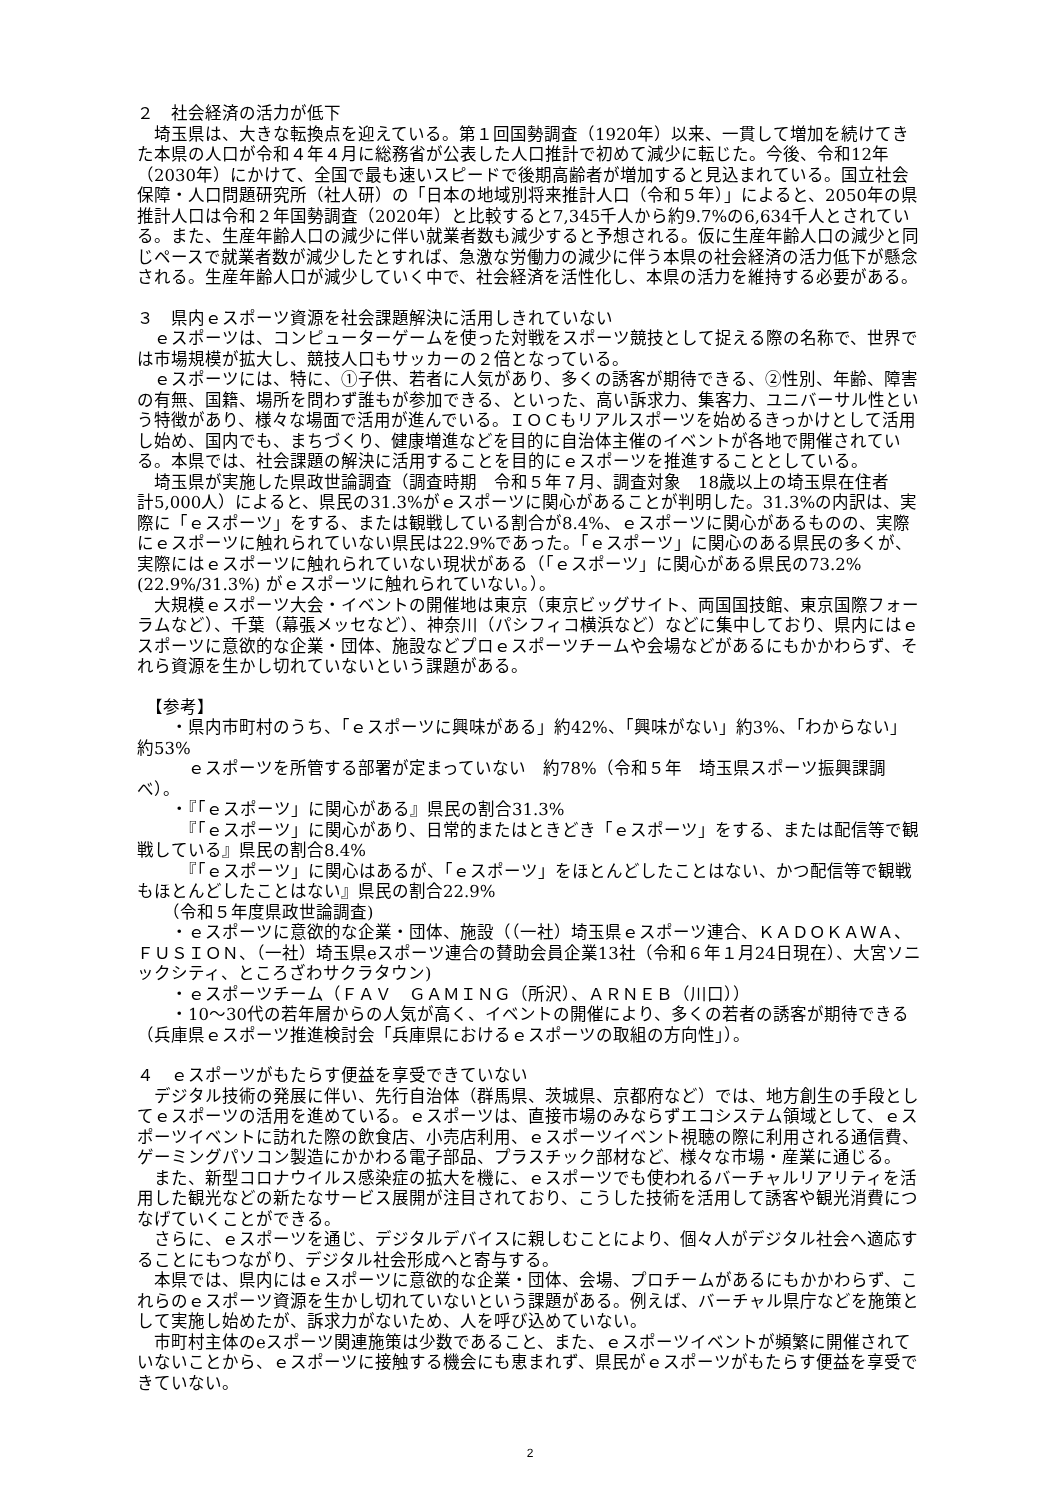２　社会経済の活力が低下
　埼玉県は、大きな転換点を迎えている。第１回国勢調査（1920年）以来、一貫して増加を続けてきた本県の人口が令和４年４月に総務省が公表した人口推計で初めて減少に転じた。今後、令和12年（2030年）にかけて、全国で最も速いスピードで後期高齢者が増加すると見込まれている。国立社会保障・人口問題研究所（社人研）の「日本の地域別将来推計人口（令和５年）」によると、2050年の県推計人口は令和２年国勢調査（2020年）と比較すると7,345千人から約9.7%の6,634千人とされている。また、生産年齢人口の減少に伴い就業者数も減少すると予想される。仮に生産年齢人口の減少と同じペースで就業者数が減少したとすれば、急激な労働力の減少に伴う本県の社会経済の活力低下が懸念される。生産年齢人口が減少していく中で、社会経済を活性化し、本県の活力を維持する必要がある。
３　県内ｅスポーツ資源を社会課題解決に活用しきれていない
　ｅスポーツは、コンピューターゲームを使った対戦をスポーツ競技として捉える際の名称で、世界では市場規模が拡大し、競技人口もサッカーの２倍となっている。
　ｅスポーツには、特に、①子供、若者に人気があり、多くの誘客が期待できる、②性別、年齢、障害の有無、国籍、場所を問わず誰もが参加できる、といった、高い訴求力、集客力、ユニバーサル性という特徴があり、様々な場面で活用が進んでいる。ＩＯＣもリアルスポーツを始めるきっかけとして活用し始め、国内でも、まちづくり、健康増進などを目的に自治体主催のイベントが各地で開催されている。本県では、社会課題の解決に活用することを目的にｅスポーツを推進することとしている。
　埼玉県が実施した県政世論調査（調査時期　令和５年７月、調査対象　18歳以上の埼玉県在住者　計5,000人）によると、県民の31.3%がｅスポーツに関心があることが判明した。31.3%の内訳は、実際に「ｅスポーツ」をする、または観戦している割合が8.4%、ｅスポーツに関心があるものの、実際にｅスポーツに触れられていない県民は22.9%であった。「ｅスポーツ」に関心のある県民の多くが、実際にはｅスポーツに触れられていない現状がある（「ｅスポーツ」に関心がある県民の73.2%(22.9%/31.3%) がｅスポーツに触れられていない。）。
　大規模ｅスポーツ大会・イベントの開催地は東京（東京ビッグサイト、両国国技館、東京国際フォーラムなど）、千葉（幕張メッセなど）、神奈川（パシフィコ横浜など）などに集中しており、県内にはｅスポーツに意欲的な企業・団体、施設などプロｅスポーツチームや会場などがあるにもかかわらず、それら資源を生かし切れていないという課題がある。
　【参考】
　　・県内市町村のうち、「ｅスポーツに興味がある」約42%、「興味がない」約3%、「わからない」約53%
　　　ｅスポーツを所管する部署が定まっていない　約78%（令和５年　埼玉県スポーツ振興課調べ）。
　　・『「ｅスポーツ」に関心がある』県民の割合31.3%
　　　『「ｅスポーツ」に関心があり、日常的またはときどき「ｅスポーツ」をする、または配信等で観戦している』県民の割合8.4%
　　　『「ｅスポーツ」に関心はあるが、「ｅスポーツ」をほとんどしたことはない、かつ配信等で観戦もほとんどしたことはない』県民の割合22.9%
　　（令和５年度県政世論調査)
　　・ｅスポーツに意欲的な企業・団体、施設（（一社）埼玉県ｅスポーツ連合、ＫＡＤＯＫＡＷＡ、ＦＵＳＩＯＮ、（一社）埼玉県eスポーツ連合の賛助会員企業13社（令和６年１月24日現在）、大宮ソニックシティ、ところざわサクラタウン)
　　・ｅスポーツチーム（ＦＡＶ　ＧＡＭＩＮＧ（所沢）、ＡＲＮＥＢ（川口））
　　・10～30代の若年層からの人気が高く、イベントの開催により、多くの若者の誘客が期待できる（兵庫県ｅスポーツ推進検討会「兵庫県におけるｅスポーツの取組の方向性」）。
４　ｅスポーツがもたらす便益を享受できていない
　デジタル技術の発展に伴い、先行自治体（群馬県、茨城県、京都府など）では、地方創生の手段としてｅスポーツの活用を進めている。ｅスポーツは、直接市場のみならずエコシステム領域として、ｅスポーツイベントに訪れた際の飲食店、小売店利用、ｅスポーツイベント視聴の際に利用される通信費、ゲーミングパソコン製造にかかわる電子部品、プラスチック部材など、様々な市場・産業に通じる。
　また、新型コロナウイルス感染症の拡大を機に、ｅスポーツでも使われるバーチャルリアリティを活用した観光などの新たなサービス展開が注目されており、こうした技術を活用して誘客や観光消費につなげていくことができる。
　さらに、ｅスポーツを通じ、デジタルデバイスに親しむことにより、個々人がデジタル社会へ適応することにもつながり、デジタル社会形成へと寄与する。
　本県では、県内にはｅスポーツに意欲的な企業・団体、会場、プロチームがあるにもかかわらず、これらのｅスポーツ資源を生かし切れていないという課題がある。例えば、バーチャル県庁などを施策として実施し始めたが、訴求力がないため、人を呼び込めていない。
　市町村主体のeスポーツ関連施策は少数であること、また、ｅスポーツイベントが頻繁に開催されていないことから、ｅスポーツに接触する機会にも恵まれず、県民がｅスポーツがもたらす便益を享受できていない。
2